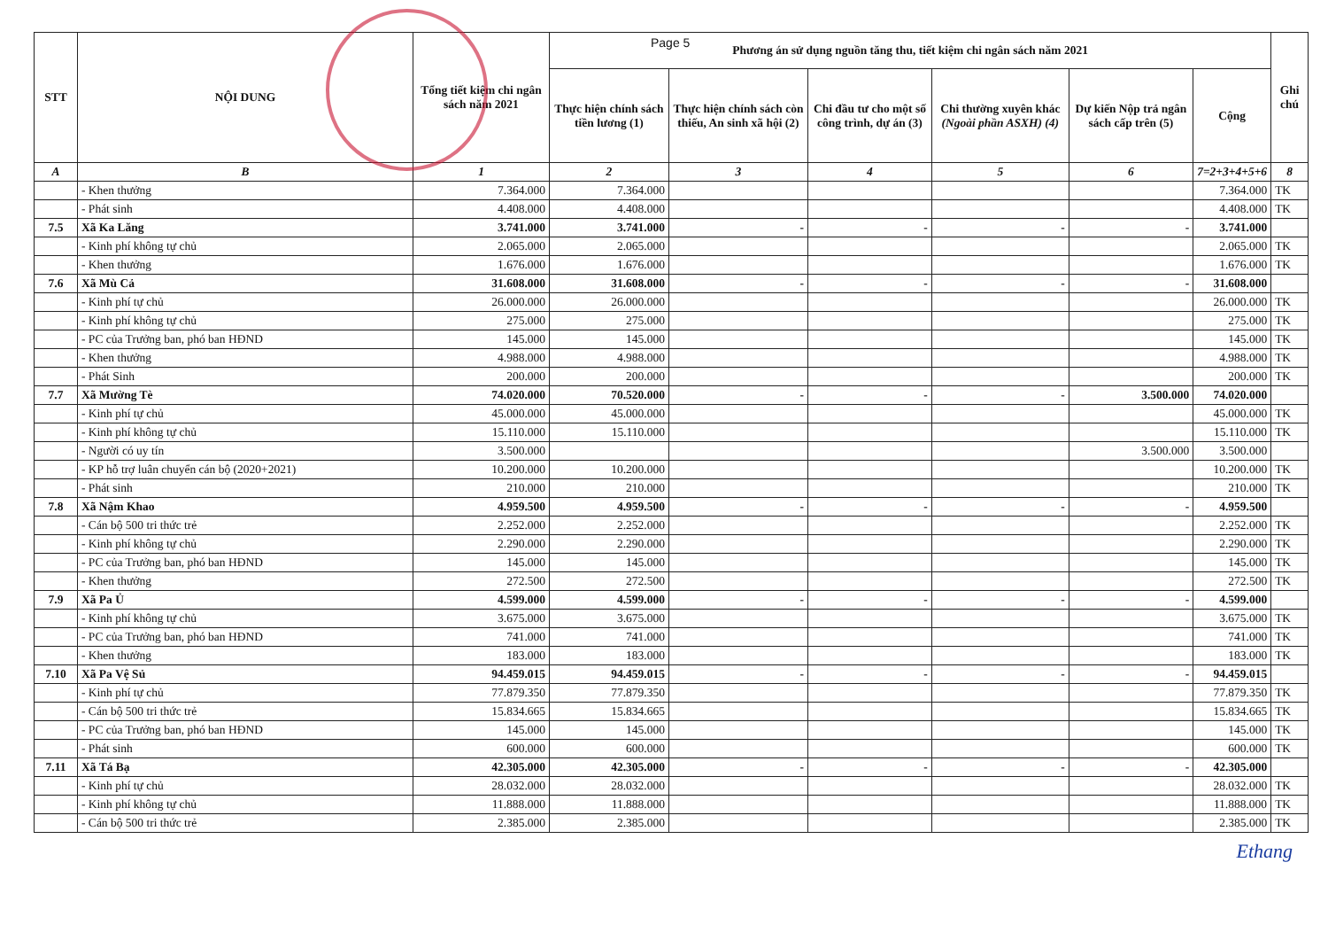Page 5
| STT | NỘI DUNG | Tổng tiết kiệm chi ngân sách năm 2021 | Phương án sử dụng nguồn tăng thu, tiết kiệm chi ngân sách năm 2021 | | | | | | Ghi chú |
| --- | --- | --- | --- | --- | --- | --- | --- | --- | --- |
| | | | Thực hiện chính sách tiền lương (1) | Thực hiện chính sách còn thiếu, An sinh xã hội (2) | Chi đầu tư cho một số công trình, dự án (3) | Chi thường xuyên khác (Ngoài phần ASXH) (4) | Dự kiến Nộp trả ngân sách cấp trên (5) | Cộng | |
| A | B | 1 | 2 | 3 | 4 | 5 | 6 | 7=2+3+4+5+6 | 8 |
| | - Khen thưởng | 7.364.000 | 7.364.000 | | | | | 7.364.000 | TK |
| | - Phát sinh | 4.408.000 | 4.408.000 | | | | | 4.408.000 | TK |
| 7.5 | Xã Ka Lăng | 3.741.000 | 3.741.000 | - | - | - | - | 3.741.000 | |
| | - Kinh phí không tự chủ | 2.065.000 | 2.065.000 | | | | | 2.065.000 | TK |
| | - Khen thưởng | 1.676.000 | 1.676.000 | | | | | 1.676.000 | TK |
| 7.6 | Xã Mù Cả | 31.608.000 | 31.608.000 | - | - | - | - | 31.608.000 | |
| | - Kinh phí tự chủ | 26.000.000 | 26.000.000 | | | | | 26.000.000 | TK |
| | - Kinh phí không tự chủ | 275.000 | 275.000 | | | | | 275.000 | TK |
| | - PC của Trưởng ban, phó ban HĐND | 145.000 | 145.000 | | | | | 145.000 | TK |
| | - Khen thưởng | 4.988.000 | 4.988.000 | | | | | 4.988.000 | TK |
| | - Phát Sinh | 200.000 | 200.000 | | | | | 200.000 | TK |
| 7.7 | Xã Mường Tè | 74.020.000 | 70.520.000 | - | - | - | 3.500.000 | 74.020.000 | |
| | - Kinh phí tự chủ | 45.000.000 | 45.000.000 | | | | | 45.000.000 | TK |
| | - Kinh phí không tự chủ | 15.110.000 | 15.110.000 | | | | | 15.110.000 | TK |
| | - Người có uy tín | 3.500.000 | | | | | 3.500.000 | 3.500.000 | |
| | - KP hỗ trợ luân chuyển cán bộ (2020+2021) | 10.200.000 | 10.200.000 | | | | | 10.200.000 | TK |
| | - Phát sinh | 210.000 | 210.000 | | | | | 210.000 | TK |
| 7.8 | Xã Nậm Khao | 4.959.500 | 4.959.500 | - | - | - | - | 4.959.500 | |
| | - Cán bộ 500 tri thức trẻ | 2.252.000 | 2.252.000 | | | | | 2.252.000 | TK |
| | - Kinh phí không tự chủ | 2.290.000 | 2.290.000 | | | | | 2.290.000 | TK |
| | - PC của Trưởng ban, phó ban HĐND | 145.000 | 145.000 | | | | | 145.000 | TK |
| | - Khen thưởng | 272.500 | 272.500 | | | | | 272.500 | TK |
| 7.9 | Xã Pa Ủ | 4.599.000 | 4.599.000 | - | - | - | - | 4.599.000 | |
| | - Kinh phí không tự chủ | 3.675.000 | 3.675.000 | | | | | 3.675.000 | TK |
| | - PC của Trưởng ban, phó ban HĐND | 741.000 | 741.000 | | | | | 741.000 | TK |
| | - Khen thưởng | 183.000 | 183.000 | | | | | 183.000 | TK |
| 7.10 | Xã Pa Vệ Sủ | 94.459.015 | 94.459.015 | - | - | - | - | 94.459.015 | |
| | - Kinh phí tự chủ | 77.879.350 | 77.879.350 | | | | | 77.879.350 | TK |
| | - Cán bộ 500 tri thức trẻ | 15.834.665 | 15.834.665 | | | | | 15.834.665 | TK |
| | - PC của Trưởng ban, phó ban HĐND | 145.000 | 145.000 | | | | | 145.000 | TK |
| | - Phát sinh | 600.000 | 600.000 | | | | | 600.000 | TK |
| 7.11 | Xã Tá Bạ | 42.305.000 | 42.305.000 | - | - | - | - | 42.305.000 | |
| | - Kinh phí tự chủ | 28.032.000 | 28.032.000 | | | | | 28.032.000 | TK |
| | - Kinh phí không tự chủ | 11.888.000 | 11.888.000 | | | | | 11.888.000 | TK |
| | - Cán bộ 500 tri thức trẻ | 2.385.000 | 2.385.000 | | | | | 2.385.000 | TK |
Ethang